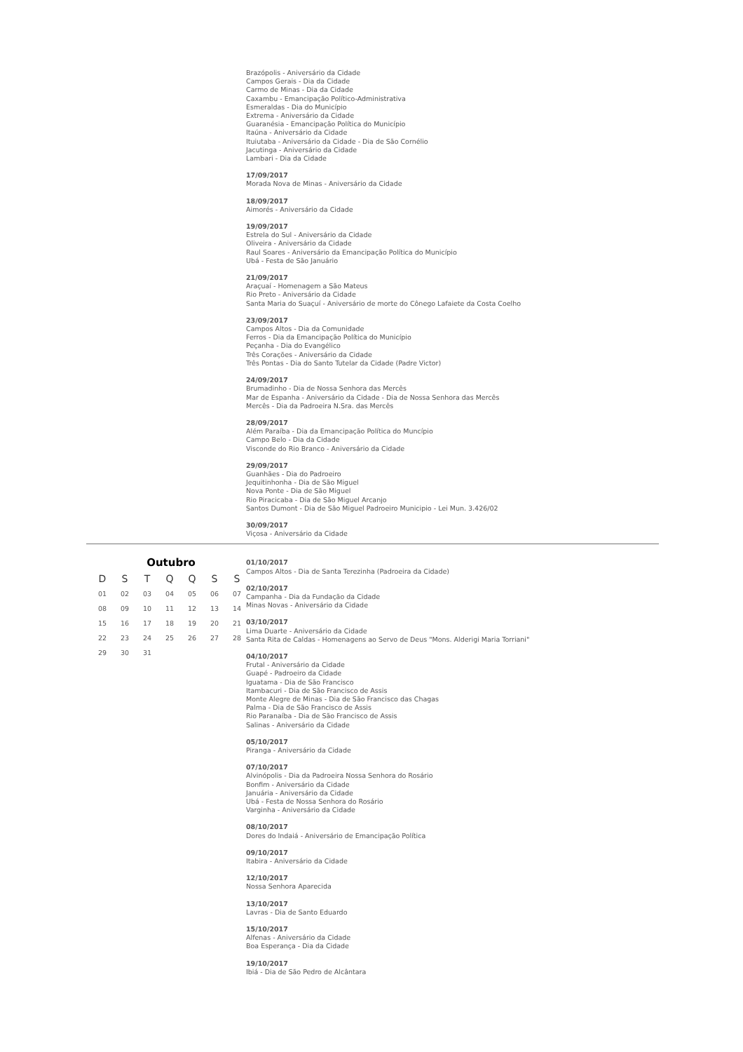Brazópolis - Aniversário da Cidade
Campos Gerais - Dia da Cidade
Carmo de Minas - Dia da Cidade
Caxambu - Emancipação Político-Administrativa
Esmeraldas - Dia do Município
Extrema - Aniversário da Cidade
Guaranésia - Emancipação Política do Município
Itaúna - Aniversário da Cidade
Ituiutaba - Aniversário da Cidade - Dia de São Cornélio
Jacutinga - Aniversário da Cidade
Lambari - Dia da Cidade
17/09/2017
Morada Nova de Minas - Aniversário da Cidade
18/09/2017
Aimorés - Aniversário da Cidade
19/09/2017
Estrela do Sul - Aniversário da Cidade
Oliveira - Aniversário da Cidade
Raul Soares - Aniversário da Emancipação Política do Município
Ubá - Festa de São Januário
21/09/2017
Araçuaí - Homenagem a São Mateus
Rio Preto - Aniversário da Cidade
Santa Maria do Suaçuí - Aniversário de morte do Cônego Lafaiete da Costa Coelho
23/09/2017
Campos Altos - Dia da Comunidade
Ferros - Dia da Emancipação Política do Município
Peçanha - Dia do Evangélico
Três Corações - Aniversário da Cidade
Três Pontas - Dia do Santo Tutelar da Cidade (Padre Victor)
24/09/2017
Brumadinho - Dia de Nossa Senhora das Mercês
Mar de Espanha - Aniversário da Cidade - Dia de Nossa Senhora das Mercês
Mercês - Dia da Padroeira N.Sra. das Mercês
28/09/2017
Além Paraíba - Dia da Emancipação Política do Muncípio
Campo Belo - Dia da Cidade
Visconde do Rio Branco - Aniversário da Cidade
29/09/2017
Guanhães - Dia do Padroeiro
Jequitinhonha - Dia de São Miguel
Nova Ponte - Dia de São Miguel
Rio Piracicaba - Dia de São Miguel Arcanjo
Santos Dumont - Dia de São Miguel Padroeiro Municipio - Lei Mun. 3.426/02
30/09/2017
Viçosa - Aniversário da Cidade
Outubro
| D | S | T | Q | Q | S | S |
| --- | --- | --- | --- | --- | --- | --- |
| 01 | 02 | 03 | 04 | 05 | 06 | 07 |
| 08 | 09 | 10 | 11 | 12 | 13 | 14 |
| 15 | 16 | 17 | 18 | 19 | 20 | 21 |
| 22 | 23 | 24 | 25 | 26 | 27 | 28 |
| 29 | 30 | 31 | | | | |
01/10/2017
Campos Altos - Dia de Santa Terezinha (Padroeira da Cidade)
02/10/2017
Campanha - Dia da Fundação da Cidade
Minas Novas - Aniversário da Cidade
03/10/2017
Lima Duarte - Aniversário da Cidade
Santa Rita de Caldas - Homenagens ao Servo de Deus "Mons. Alderigi Maria Torriani"
04/10/2017
Frutal - Aniversário da Cidade
Guapé - Padroeiro da Cidade
Iguatama - Dia de São Francisco
Itambacuri - Dia de São Francisco de Assis
Monte Alegre de Minas - Dia de São Francisco das Chagas
Palma - Dia de São Francisco de Assis
Rio Paranaíba - Dia de São Francisco de Assis
Salinas - Aniversário da Cidade
05/10/2017
Piranga - Aniversário da Cidade
07/10/2017
Alvinópolis - Dia da Padroeira Nossa Senhora do Rosário
Bonfim - Aniversário da Cidade
Januária - Aniversário da Cidade
Ubá - Festa de Nossa Senhora do Rosário
Varginha - Aniversário da Cidade
08/10/2017
Dores do Indaiá - Aniversário de Emancipação Política
09/10/2017
Itabira - Aniversário da Cidade
12/10/2017
Nossa Senhora Aparecida
13/10/2017
Lavras - Dia de Santo Eduardo
15/10/2017
Alfenas - Aniversário da Cidade
Boa Esperança - Dia da Cidade
19/10/2017
Ibiá - Dia de São Pedro de Alcântara